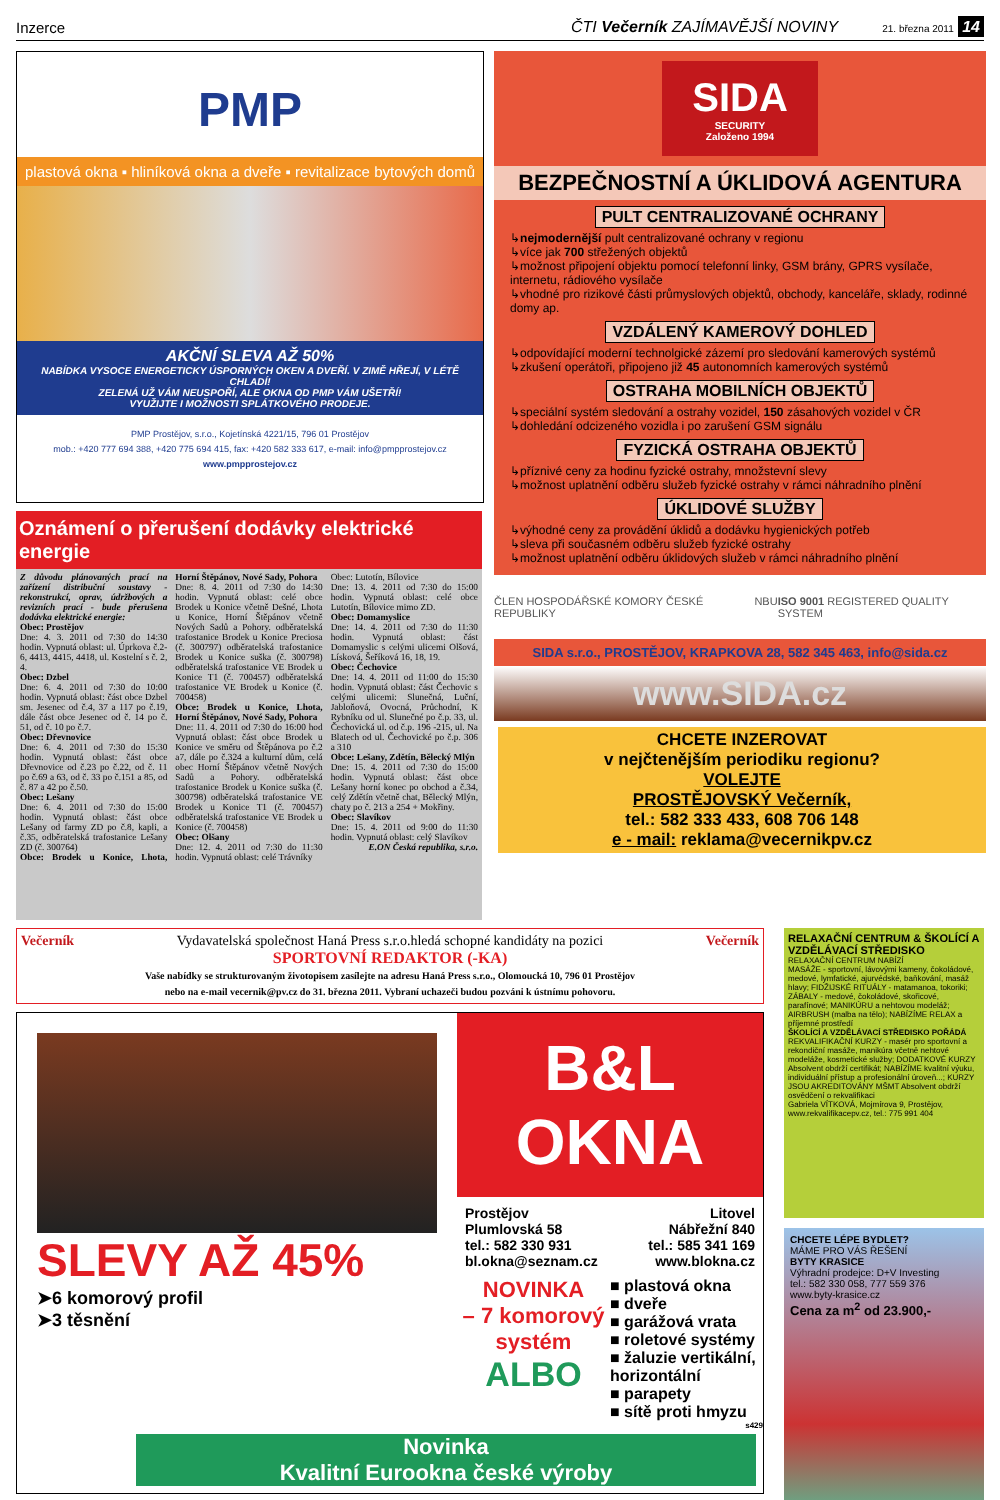Inzerce ČTI Večerník ZAJÍMAVĚJŠÍ NOVINY 21. března 2011 14
PMP
plastová okna ▪ hliníková okna a dveře ▪ revitalizace bytových domů
AKČNÍ SLEVA AŽ 50%
NABÍDKA VYSOCE ENERGETICKY ÚSPORNÝCH OKEN A DVEŘÍ. V ZIMĚ HŘEJÍ, V LÉTĚ CHLADÍ!
ZELENÁ UŽ VÁM NEUSPOŘÍ, ALE OKNA OD PMP VÁM UŠETŘÍ!
VYUŽIJTE I MOŽNOSTI SPLÁTKOVÉHO PRODEJE.
PMP Prostějov, s.r.o., Kojetínská 4221/15, 796 01 Prostějov
mob.: +420 777 694 388, +420 775 694 415, fax: +420 582 333 617, e-mail: info@pmpprostejov.cz
www.pmpprostejov.cz
Oznámení o přerušení dodávky elektrické energie
Z důvodu plánovaných prací na zařízení distribuční soustavy - rekonstrukcí, oprav, údržbových a revizních prací - bude přerušena dodávka elektrické energie:
Obec: Prostějov
Dne: 4. 3. 2011 od 7:30 do 14:30 hodin. Vypnutá oblast: ul. Úprkova č.2-6, 4413, 4415, 4418, ul. Kostelní s č. 2, 4.
Obec: Dzbel
Dne: 6. 4. 2011 od 7:30 do 10:00 hodin. Vypnutá oblast: část obce Dzbel sm. Jesenec od č.4, 37 a 117 po č.19, dále část obce Jesenec od č. 14 po č. 51, od č. 10 po č.7.
Obec: Dřevnovice
Dne: 6. 4. 2011 od 7:30 do 15:30 hodin. Vypnutá oblast: část obce Dřevnovice od č.23 po č.22, od č. 11 po č.69 a 63, od č. 33 po č.151 a 85, od č. 87 a 42 po č.50.
Obec: Lešany
Dne: 6. 4. 2011 od 7:30 do 15:00 hodin. Vypnutá oblast: část obce Lešany od farmy ZD po č.8, kapli, a č.35, odběratelská trafostanice Lešany ZD (č. 300764)
Obce: Brodek u Konice, Lhota, Horní Štěpánov, Nové Sady, Pohora
Dne: 8. 4. 2011 od 7:30 do 14:30 hodin. Vypnutá oblast: celé obce Brodek u Konice včetně Dešné, Lhota u Konice, Horní Štěpánov včetně Nových Sadů a Pohory. odběratelská trafostanice Brodek u Konice Preciosa (č. 300797) odběratelská trafostanice Brodek u Konice suška (č. 300798) odběratelská trafostanice VE Brodek u Konice T1 (č. 700457) odběratelská trafostanice VE Brodek u Konice (č. 700458)
Obce: Brodek u Konice, Lhota, Horní Štěpánov, Nové Sady, Pohora
Dne: 11. 4. 2011 od 7:30 do 16:00 hod Vypnutá oblast: část obce Brodek u Konice ve směru od Štěpánova po č.2 a7, dále po č.324 a kulturní dům, celá obec Horní Štěpánov včetně Nových Sadů a Pohory. odběratelská trafostanice Brodek u Konice suška (č. 300798) odběratelská trafostanice VE Brodek u Konice T1 (č. 700457) odběratelská trafostanice VE Brodek u Konice (č. 700458)
Obec: Olšany
Dne: 12. 4. 2011 od 7:30 do 11:30 hodin. Vypnutá oblast: celé Trávníky
Obec: Lutotín, Bílovice
Dne: 13. 4. 2011 od 7:30 do 15:00 hodin. Vypnutá oblast: celé obce Lutotín, Bílovice mimo ZD.
Obec: Domamyslice
Dne: 14. 4. 2011 od 7:30 do 11:30 hodin. Vypnutá oblast: část Domamyslic s celými ulicemi Olšová, Lísková, Šeříková 16, 18, 19.
Obec: Čechovice
Dne: 14. 4. 2011 od 11:00 do 15:30 hodin. Vypnutá oblast: část Čechovic s celými ulicemi: Slunečná, Luční, Jabloňová, Ovocná, Průchodní, K Rybníku od ul. Slunečné po č.p. 33, ul. Čechovická ul. od č.p. 196 -215, ul. Na Blatech od ul. Čechovické po č.p. 306 a 310
Obce: Lešany, Zdětín, Bělecký Mlýn
Dne: 15. 4. 2011 od 7:30 do 15:00 hodin. Vypnutá oblast: část obce Lešany horní konec po obchod a č.34, celý Zdětín včetně chat, Bělecký Mlýn, chaty po č. 213 a 254 + Mokřiny.
Obec: Slavíkov
Dne: 15. 4. 2011 od 9:00 do 11:30 hodin. Vypnutá oblast: celý Slavíkov
E.ON Česká republika, s.r.o.
SIDA
SECURITY
Založeno 1994
BEZPEČNOSTNÍ A ÚKLIDOVÁ AGENTURA
PULT CENTRALIZOVANÉ OCHRANY
↳nejmodernější pult centralizované ochrany v regionu
↳více jak 700 střežených objektů
↳možnost připojení objektu pomocí telefonní linky, GSM brány, GPRS vysílače, internetu, rádiového vysílače
↳vhodné pro rizikové části průmyslových objektů, obchody, kanceláře, sklady, rodinné domy ap.
VZDÁLENÝ KAMEROVÝ DOHLED
↳odpovídající moderní technolgické zázemí pro sledování kamerových systémů
↳zkušení operátoři, připojeno již 45 autonomních kamerových systémů
OSTRAHA MOBILNÍCH OBJEKTŮ
↳speciální systém sledování a ostrahy vozidel, 150 zásahových vozidel v ČR
↳dohledání odcizeného vozidla i po zarušení GSM signálu
FYZICKÁ OSTRAHA OBJEKTŮ
↳příznivé ceny za hodinu fyzické ostrahy, množstevní slevy
↳možnost uplatnění odběru služeb fyzické ostrahy v rámci náhradního plnění
ÚKLIDOVÉ SLUŽBY
↳výhodné ceny za provádění úklidů a dodávku hygienických potřeb
↳sleva při současném odběru služeb fyzické ostrahy
↳možnost uplatnění odběru úklidových služeb v rámci náhradního plnění
ČLEN HOSPODÁŘSKÉ KOMORY ČESKÉ REPUBLIKY NBU ISO 9001 REGISTERED QUALITY SYSTEM
SIDA s.r.o., PROSTĚJOV, KRAPKOVA 28, 582 345 463, info@sida.cz
www.SIDA.cz
CHCETE INZEROVAT
v nejčtenějším periodiku regionu?
VOLEJTE
PROSTĚJOVSKÝ Večerník,
tel.: 582 333 433, 608 706 148
e - mail: reklama@vecernikpv.cz
Večerník Večerník Vydavatelská společnost Haná Press s.r.o.hledá schopné kandidáty na pozici
SPORTOVNÍ REDAKTOR (-KA)
Vaše nabídky se strukturovaným životopisem zasílejte na adresu Haná Press s.r.o., Olomoucká 10, 796 01 Prostějov
nebo na e-mail vecernik@pv.cz do 31. března 2011. Vybraní uchazeči budou pozváni k ústnímu pohovoru.
SLEVY AŽ 45%
➤6 komorový profil
➤3 těsnění
B&L OKNA
Prostějov
Plumlovská 58
tel.: 582 330 931
bl.okna@seznam.cz Litovel
Nábřežní 840
tel.: 585 341 169
www.blokna.cz
NOVINKA
– 7 komorový systém
ALBO
■ plastová okna
■ dveře
■ garážová vrata
■ roletové systémy
■ žaluzie vertikální, horizontální
■ parapety
■ sítě proti hmyzu
s429
Novinka
Kvalitní Eurookna české výroby
RELAXAČNÍ CENTRUM & ŠKOLÍCÍ A VZDĚLÁVACÍ STŘEDISKO
RELAXAČNÍ CENTRUM NABÍZÍ
MASÁŽE - sportovní, lávovými kameny, čokoládové, medové, lymfatické, ajurvédské, baňkování, masáž hlavy; FIDŽIJSKÉ RITUÁLY - matamanoa, tokoriki; ZÁBALY - medové, čokoládové, skořicové, parafínové; MANIKÚRU a nehtovou modeláž; AIRBRUSH (malba na tělo); NABÍZÍME RELAX a příjemné prostředí
ŠKOLÍCÍ A VZDĚLÁVACÍ STŘEDISKO POŘÁDÁ
REKVALIFIKAČNÍ KURZY - masér pro sportovní a rekondiční masáže, manikúra včetně nehtové modeláže, kosmetické služby; DODATKOVÉ KURZY Absolvent obdrží certifikát; NABÍZÍME kvalitní výuku, individuální přístup a profesionální úroveň...; KURZY JSOU AKREDITOVÁNY MŠMT Absolvent obdrží osvědčení o rekvalifikaci
Gabriela VÍTKOVÁ, Mojmírova 9, Prostějov, www.rekvalifikacepv.cz, tel.: 775 991 404
CHCETE LÉPE BYDLET?
MÁME PRO VÁS ŘEŠENÍ
BYTY KRASICE
Výhradní prodejce: D+V Investing
tel.: 582 330 058, 777 559 376
www.byty-krasice.cz
Cena za m<sup>2</sup> od 23.900,-